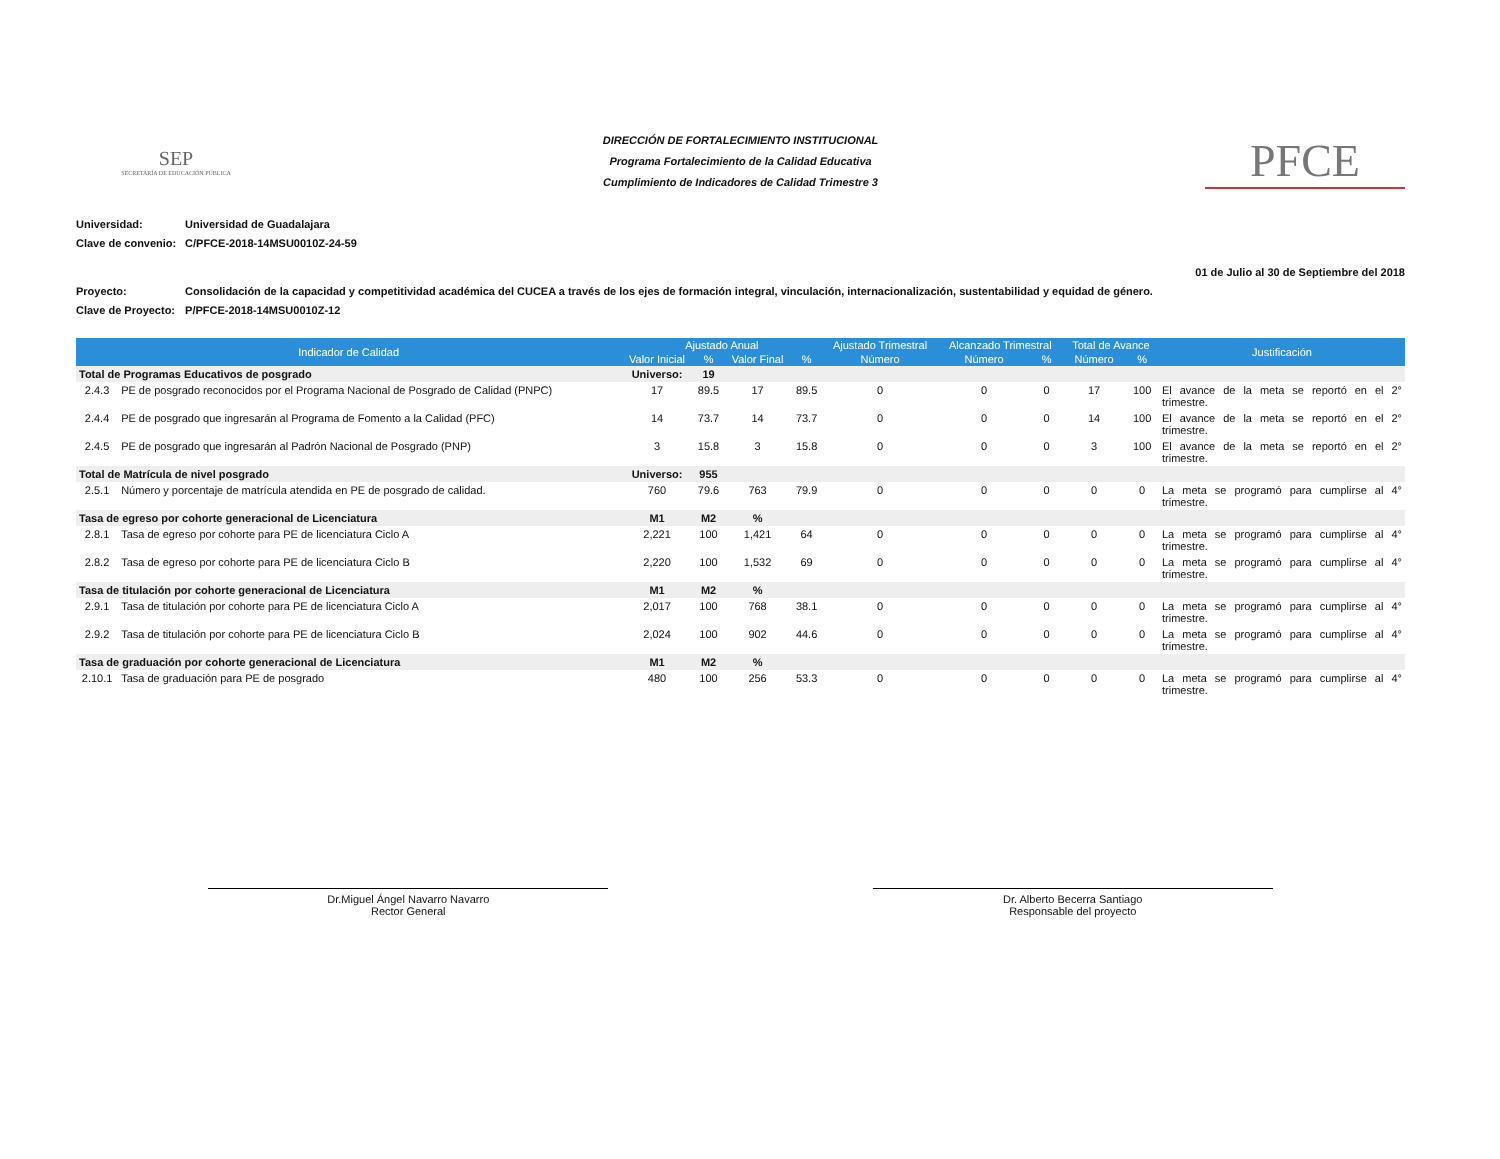SEP
SECRETARÍA DE EDUCACIÓN PÚBLICA
DIRECCIÓN DE FORTALECIMIENTO INSTITUCIONAL
Programa Fortalecimiento de la Calidad Educativa
Cumplimiento de Indicadores de Calidad Trimestre 3
PFCE
Universidad: Universidad de Guadalajara
Clave de convenio: C/PFCE-2018-14MSU0010Z-24-59
01 de Julio al 30 de Septiembre del 2018
Proyecto: Consolidación de la capacidad y competitividad académica del CUCEA a través de los ejes de formación integral, vinculación, internacionalización, sustentabilidad y equidad de género.
Clave de Proyecto: P/PFCE-2018-14MSU0010Z-12
| Indicador de Calidad | | Ajustado Anual | | | | Ajustado Trimestral | Alcanzado Trimestral | | Total de Avance | | Justificación |
| --- | --- | --- | --- | --- | --- | --- | --- | --- | --- | --- | --- |
| | | Valor Inicial | % | Valor Final | % | Número | Número | % | Número | % | |
| Total de Programas Educativos de posgrado | | Universo: | 19 | | | | | | | | |
| 2.4.3 | PE de posgrado reconocidos por el Programa Nacional de Posgrado de Calidad (PNPC) | 17 | 89.5 | 17 | 89.5 | 0 | 0 | 0 | 17 | 100 | El avance de la meta se reportó en el 2° trimestre. |
| 2.4.4 | PE de posgrado que ingresarán al Programa de Fomento a la Calidad (PFC) | 14 | 73.7 | 14 | 73.7 | 0 | 0 | 0 | 14 | 100 | El avance de la meta se reportó en el 2° trimestre. |
| 2.4.5 | PE de posgrado que ingresarán al Padrón Nacional de Posgrado (PNP) | 3 | 15.8 | 3 | 15.8 | 0 | 0 | 0 | 3 | 100 | El avance de la meta se reportó en el 2° trimestre. |
| Total de Matrícula de nivel posgrado | | Universo: | 955 | | | | | | | | |
| 2.5.1 | Número y porcentaje de matrícula atendida en PE de posgrado de calidad. | 760 | 79.6 | 763 | 79.9 | 0 | 0 | 0 | 0 | 0 | La meta se programó para cumplirse al 4° trimestre. |
| Tasa de egreso por cohorte generacional de Licenciatura | | M1 | M2 | % | | | | | | | |
| 2.8.1 | Tasa de egreso por cohorte para PE de licenciatura Ciclo A | 2,221 | 100 | 1,421 | 64 | 0 | 0 | 0 | 0 | 0 | La meta se programó para cumplirse al 4° trimestre. |
| 2.8.2 | Tasa de egreso por cohorte para PE de licenciatura Ciclo B | 2,220 | 100 | 1,532 | 69 | 0 | 0 | 0 | 0 | 0 | La meta se programó para cumplirse al 4° trimestre. |
| Tasa de titulación por cohorte generacional de Licenciatura | | M1 | M2 | % | | | | | | | |
| 2.9.1 | Tasa de titulación por cohorte para PE de licenciatura Ciclo A | 2,017 | 100 | 768 | 38.1 | 0 | 0 | 0 | 0 | 0 | La meta se programó para cumplirse al 4° trimestre. |
| 2.9.2 | Tasa de titulación por cohorte para PE de licenciatura Ciclo B | 2,024 | 100 | 902 | 44.6 | 0 | 0 | 0 | 0 | 0 | La meta se programó para cumplirse al 4° trimestre. |
| Tasa de graduación por cohorte generacional de Licenciatura | | M1 | M2 | % | | | | | | | |
| 2.10.1 | Tasa de graduación para PE de posgrado | 480 | 100 | 256 | 53.3 | 0 | 0 | 0 | 0 | 0 | La meta se programó para cumplirse al 4° trimestre. |
Dr.Miguel Ángel Navarro Navarro
Rector General
Dr. Alberto Becerra Santiago
Responsable del proyecto